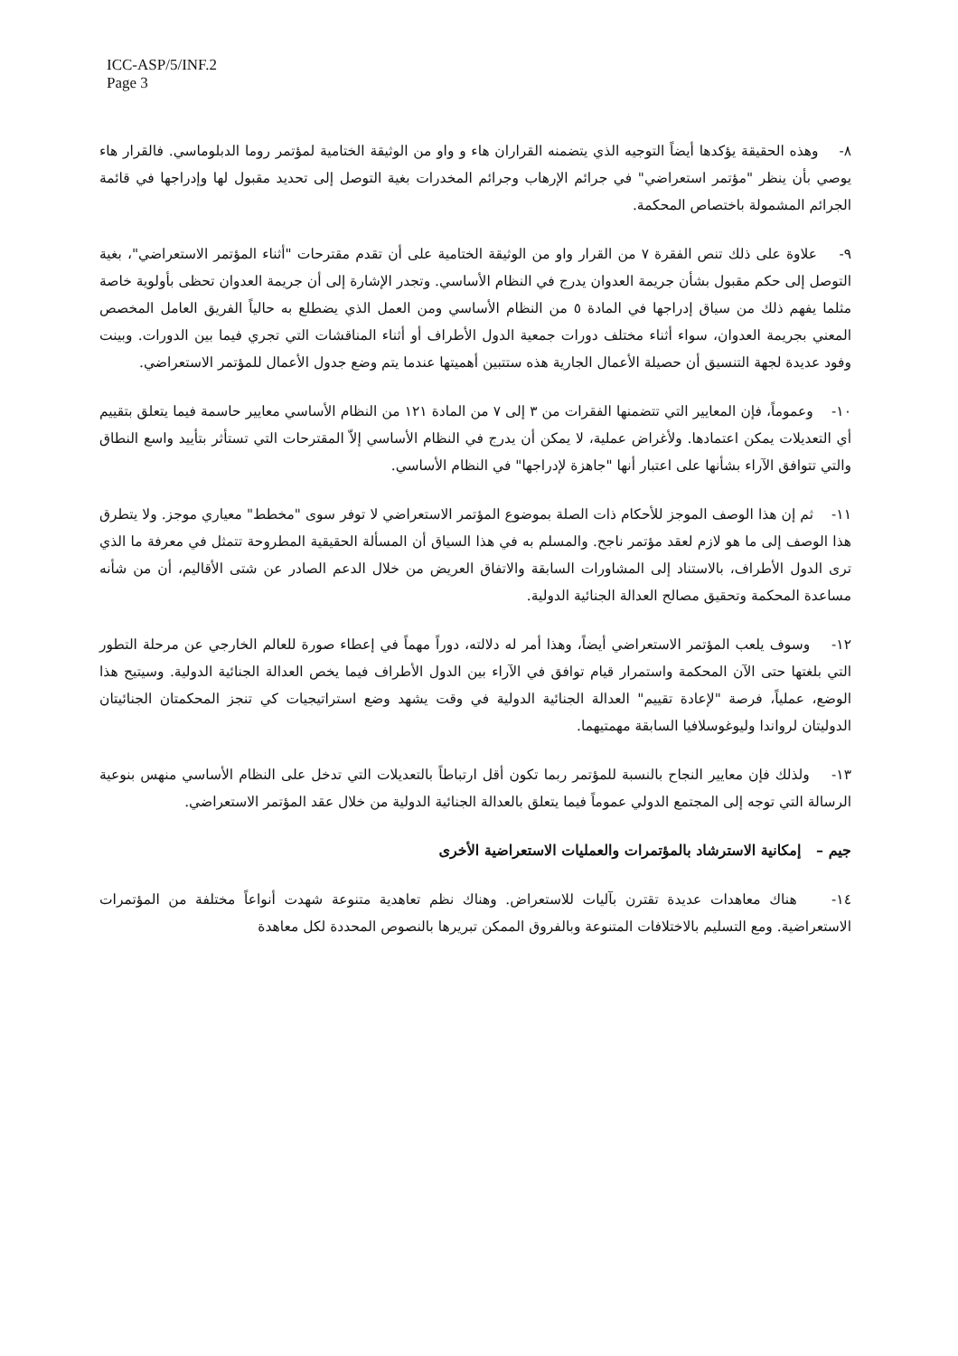ICC-ASP/5/INF.2
Page 3
٨- وهذه الحقيقة يؤكدها أيضاً التوجيه الذي يتضمنه القراران هاء و واو من الوثيقة الختامية لمؤتمر روما الدبلوماسي. فالقرار هاء يوصي بأن ينظر "مؤتمر استعراضي" في جرائم الإرهاب وجرائم المخدرات بغية التوصل إلى تحديد مقبول لها وإدراجها في قائمة الجرائم المشمولة باختصاص المحكمة.
٩- علاوة على ذلك تنص الفقرة ٧ من القرار واو من الوثيقة الختامية على أن تقدم مقترحات "أثناء المؤتمر الاستعراضي"، بغية التوصل إلى حكم مقبول بشأن جريمة العدوان يدرج في النظام الأساسي. وتجدر الإشارة إلى أن جريمة العدوان تحظى بأولوية خاصة مثلما يفهم ذلك من سياق إدراجها في المادة ٥ من النظام الأساسي ومن العمل الذي يضطلع به حالياً الفريق العامل المخصص المعني بجريمة العدوان، سواء أثناء مختلف دورات جمعية الدول الأطراف أو أثناء المناقشات التي تجري فيما بين الدورات. وبينت وفود عديدة لجهة التنسيق أن حصيلة الأعمال الجارية هذه ستتبين أهميتها عندما يتم وضع جدول الأعمال للمؤتمر الاستعراضي.
١٠- وعموماً، فإن المعايير التي تتضمنها الفقرات من ٣ إلى ٧ من المادة ١٢١ من النظام الأساسي معايير حاسمة فيما يتعلق بتقييم أي التعديلات يمكن اعتمادها. ولأغراض عملية، لا يمكن أن يدرج في النظام الأساسي إلاّ المقترحات التي تستأثر بتأييد واسع النطاق والتي تتوافق الآراء بشأنها على اعتبار أنها "جاهزة لإدراجها" في النظام الأساسي.
١١- ثم إن هذا الوصف الموجز للأحكام ذات الصلة بموضوع المؤتمر الاستعراضي لا توفر سوى "مخطط" معياري موجز. ولا يتطرق هذا الوصف إلى ما هو لازم لعقد مؤتمر ناجح. والمسلم به في هذا السياق أن المسألة الحقيقية المطروحة تتمثل في معرفة ما الذي ترى الدول الأطراف، بالاستناد إلى المشاورات السابقة والاتفاق العريض من خلال الدعم الصادر عن شتى الأقاليم، أن من شأنه مساعدة المحكمة وتحقيق مصالح العدالة الجنائية الدولية.
١٢- وسوف يلعب المؤتمر الاستعراضي أيضاً، وهذا أمر له دلالته، دوراً مهماً في إعطاء صورة للعالم الخارجي عن مرحلة التطور التي بلغتها حتى الآن المحكمة واستمرار قيام توافق في الآراء بين الدول الأطراف فيما يخص العدالة الجنائية الدولية. وسيتيح هذا الوضع، عملياً، فرصة "لإعادة تقييم" العدالة الجنائية الدولية في وقت يشهد وضع استراتيجيات كي تنجز المحكمتان الجنائيتان الدوليتان لرواندا وليوغوسلافيا السابقة مهمتيهما.
١٣- ولذلك فإن معايير النجاح بالنسبة للمؤتمر ربما تكون أقل ارتباطاً بالتعديلات التي تدخل على النظام الأساسي منهس بنوعية الرسالة التي توجه إلى المجتمع الدولي عموماً فيما يتعلق بالعدالة الجنائية الدولية من خلال عقد المؤتمر الاستعراضي.
جيم – إمكانية الاسترشاد بالمؤتمرات والعمليات الاستعراضية الأخرى
١٤- هناك معاهدات عديدة تقترن بآليات للاستعراض. وهناك نظم تعاهدية متنوعة شهدت أنواعاً مختلفة من المؤتمرات الاستعراضية. ومع التسليم بالاختلافات المتنوعة وبالفروق الممكن تبريرها بالنصوص المحددة لكل معاهدة